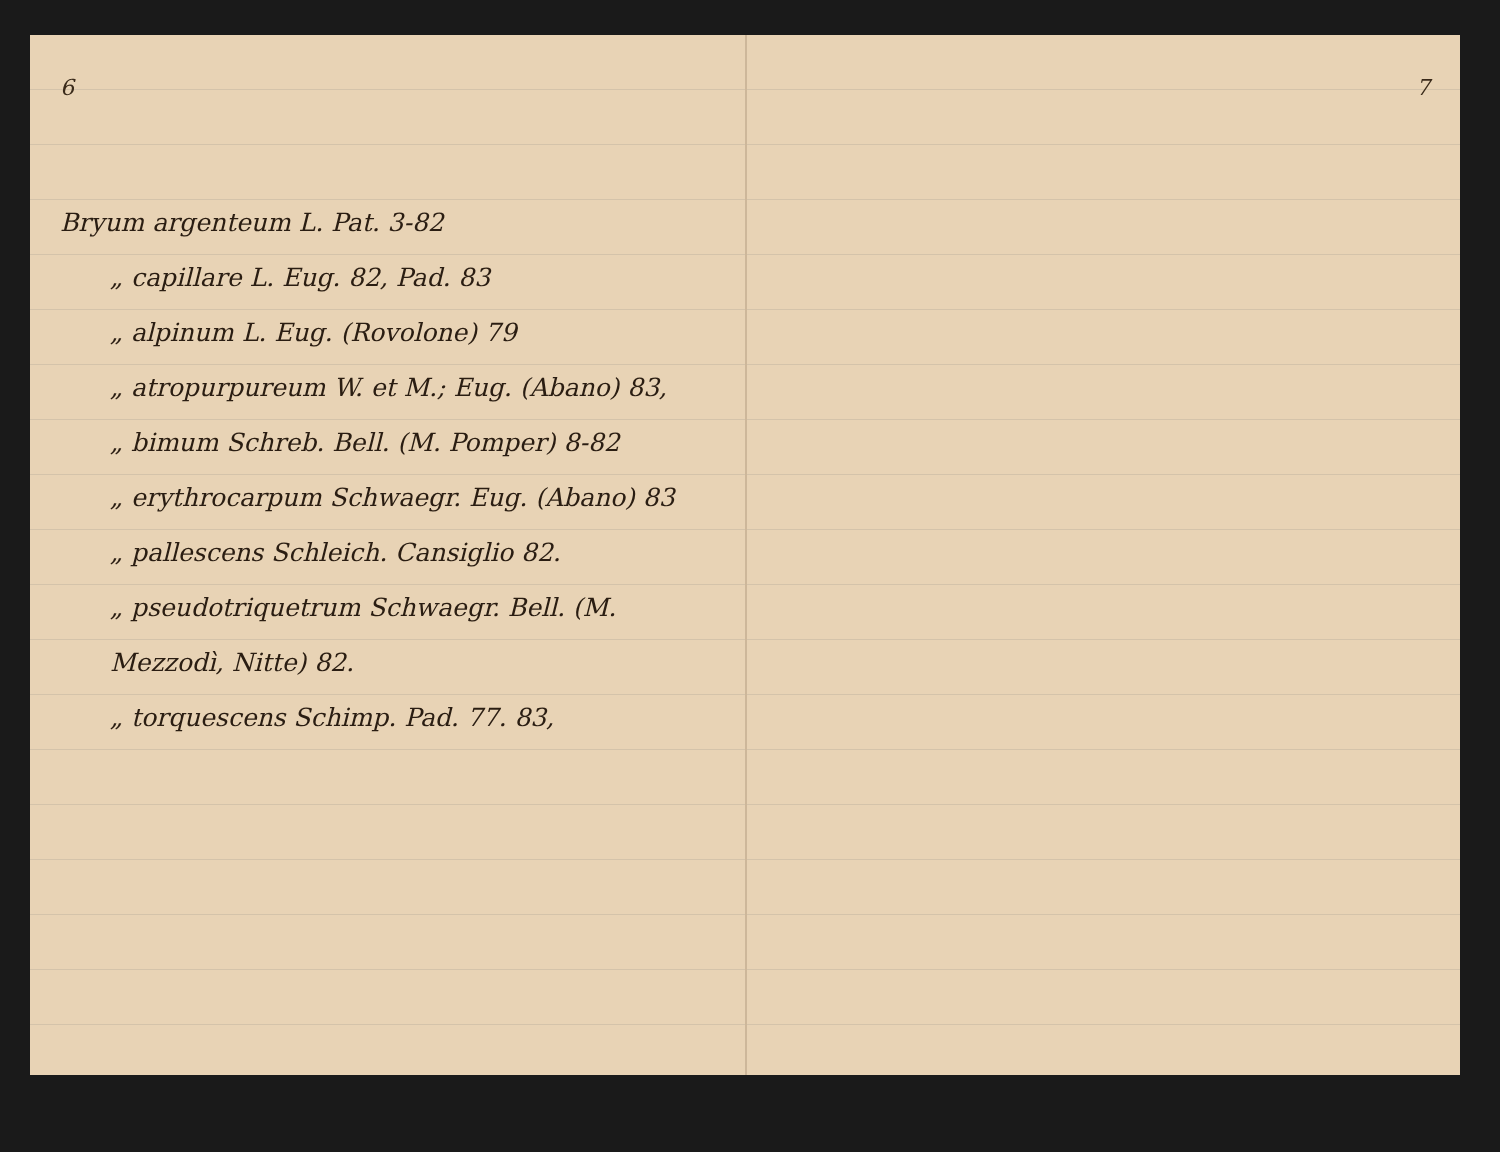6
Bryum argenteum L. Pat. 3-82
„ capillare L. Eug. 82, Pad. 83
„ alpinum L. Eug. (Rovolone) 79
„ atropurpureum W. et M.; Eug. (Abano) 83,
„ bimum Schreb. Bell. (M. Pomper) 8-82
„ erythrocarpum Schwaegr. Eug. (Abano) 83
„ pallescens Schleich. Cansiglio 82.
„ pseudotriquetrum Schwaegr. Bell. (M. Mezzodì, Nitte) 82.
„ torquescens Schimp. Pad. 77. 83,
7